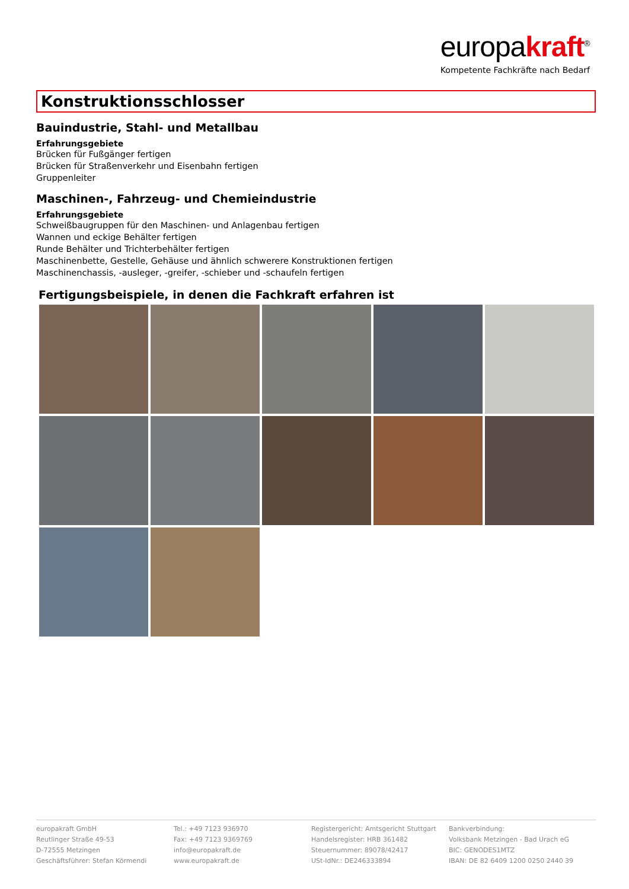europakraft<sup>®</sup>
Kompetente Fachkräfte nach Bedarf
Konstruktionsschlosser
Bauindustrie, Stahl- und Metallbau
Erfahrungsgebiete
Brücken für Fußgänger fertigen
Brücken für Straßenverkehr und Eisenbahn fertigen
Gruppenleiter
Maschinen-, Fahrzeug- und Chemieindustrie
Erfahrungsgebiete
Schweißbaugruppen für den Maschinen- und Anlagenbau fertigen
Wannen und eckige Behälter fertigen
Runde Behälter und Trichterbehälter fertigen
Maschinenbette, Gestelle, Gehäuse und ähnlich schwerere Konstruktionen fertigen
Maschinenchassis, -ausleger, -greifer, -schieber und -schaufeln fertigen
Fertigungsbeispiele, in denen die Fachkraft erfahren ist
europakraft GmbH
Reutlinger Straße 49-53
D-72555 Metzingen
Geschäftsführer: Stefan Körmendi
Tel.: +49 7123 936970
Fax: +49 7123 9369769
info@europakraft.de
www.europakraft.de
Registergericht: Amtsgericht Stuttgart
Handelsregister: HRB 361482
Steuernummer: 89078/42417
USt-IdNr.: DE246333894
Bankverbindung:
Volksbank Metzingen - Bad Urach eG
BIC: GENODES1MTZ
IBAN: DE 82 6409 1200 0250 2440 39